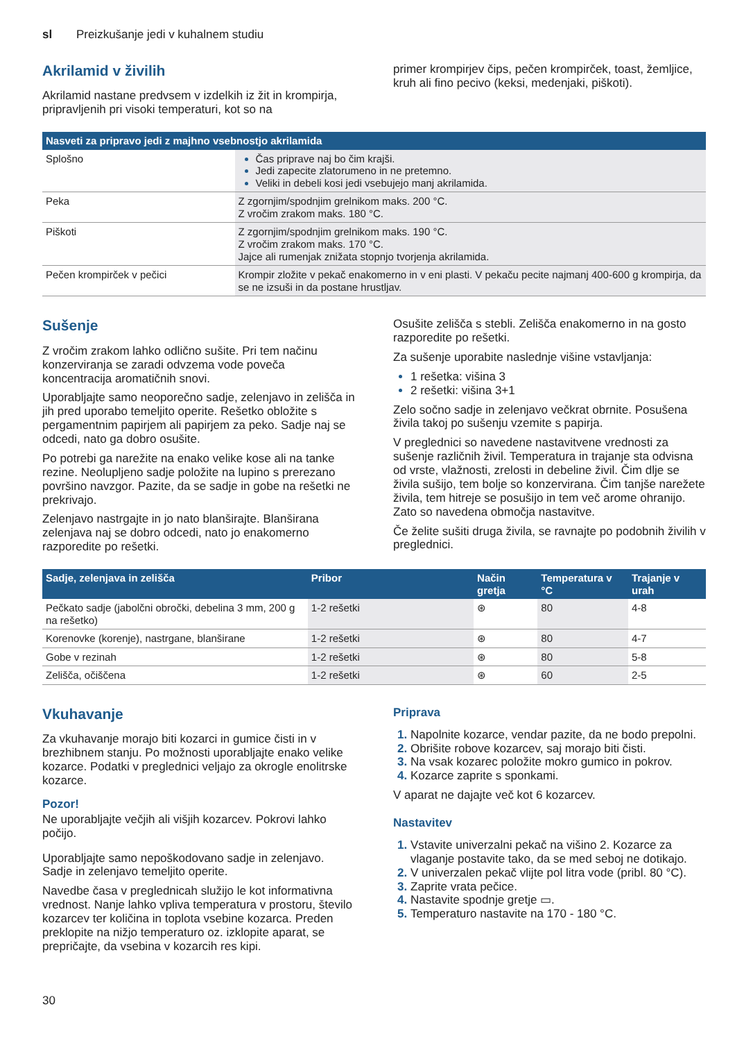sl Preizkušanje jedi v kuhalnem studiu
Akrilamid v živilih
Akrilamid nastane predvsem v izdelkih iz žit in krompirja, pripravljenih pri visoki temperaturi, kot so na
primer krompirjev čips, pečen krompirček, toast, žemljice, kruh ali fino pecivo (keksi, medenjaki, piškoti).
| Nasveti za pripravo jedi z majhno vsebnostjo akrilamida | |
| --- | --- |
| Splošno | Čas priprave naj bo čim krajši. Jedi zapecite zlatorumeno in ne pretemno. Veliki in debeli kosi jedi vsebujejo manj akrilamida. |
| Peka | Z zgornjim/spodnjim grelnikom maks. 200 °C. Z vročim zrakom maks. 180 °C. |
| Piškoti | Z zgornjim/spodnjim grelnikom maks. 190 °C. Z vročim zrakom maks. 170 °C. Jajce ali rumenjak znižata stopnjo tvorjenja akrilamida. |
| Pečen krompirček v pečici | Krompir zložite v pekač enakomerno in v eni plasti. V pekaču pecite najmanj 400-600 g krompirja, da se ne izsuši in da postane hrustljav. |
Sušenje
Z vročim zrakom lahko odlično sušite. Pri tem načinu konzerviranja se zaradi odvzema vode poveča koncentracija aromatičnih snovi.
Uporabljajte samo neoporečno sadje, zelenjavo in zelišča in jih pred uporabo temeljito operite. Rešetko obložite s pergamentnim papirjem ali papirjem za peko. Sadje naj se odcedi, nato ga dobro osušite.
Po potrebi ga narežite na enako velike kose ali na tanke rezine. Neolupljeno sadje položite na lupino s prerezano površino navzgor. Pazite, da se sadje in gobe na rešetki ne prekrivajo.
Zelenjavo nastrgajte in jo nato blanširajte. Blanširana zelenjava naj se dobro odcedi, nato jo enakomerno razporedite po rešetki.
Osušite zelišča s stebli. Zelišča enakomerno in na gosto razporedite po rešetki.
Za sušenje uporabite naslednje višine vstavljanja:
1 rešetka: višina 3
2 rešetki: višina 3+1
Zelo sočno sadje in zelenjavo večkrat obrnite. Posušena živila takoj po sušenju vzemite s papirja.
V preglednici so navedene nastavitvene vrednosti za sušenje različnih živil. Temperatura in trajanje sta odvisna od vrste, vlažnosti, zrelosti in debeline živil. Čim dlje se živila sušijo, tem bolje so konzervirana. Čim tanjše narežete živila, tem hitreje se posušijo in tem več arome ohranijo. Zato so navedena območja nastavitve.
Če želite sušiti druga živila, se ravnajte po podobnih živilih v preglednici.
| Sadje, zelenjava in zelišča | Pribor | Način gretja | Temperatura v °C | Trajanje v urah |
| --- | --- | --- | --- | --- |
| Pečkato sadje (jabolčni obročki, debelina 3 mm, 200 g na rešetko) | 1-2 rešetki | ⊛ | 80 | 4-8 |
| Korenovke (korenje), nastrgane, blanširane | 1-2 rešetki | ⊛ | 80 | 4-7 |
| Gobe v rezinah | 1-2 rešetki | ⊛ | 80 | 5-8 |
| Zelišča, očiščena | 1-2 rešetki | ⊛ | 60 | 2-5 |
Vkuhavanje
Za vkuhavanje morajo biti kozarci in gumice čisti in v brezhibnem stanju. Po možnosti uporabljajte enako velike kozarce. Podatki v preglednici veljajo za okrogle enolitrske kozarce.
Pozor!
Ne uporabljajte večjih ali višjih kozarcev. Pokrovi lahko počijo.
Uporabljajte samo nepoškodovano sadje in zelenjavo. Sadje in zelenjavo temeljito operite.
Navedbe časa v preglednicah služijo le kot informativna vrednost. Nanje lahko vpliva temperatura v prostoru, število kozarcev ter količina in toplota vsebine kozarca. Preden preklopite na nižjo temperaturo oz. izklopite aparat, se prepričajte, da vsebina v kozarcih res kipi.
Priprava
Napolnite kozarce, vendar pazite, da ne bodo prepolni.
Obrišite robove kozarcev, saj morajo biti čisti.
Na vsak kozarec položite mokro gumico in pokrov.
Kozarce zaprite s sponkami.
V aparat ne dajajte več kot 6 kozarcev.
Nastavitev
Vstavite univerzalni pekač na višino 2. Kozarce za vlaganje postavite tako, da se med seboj ne dotikajo.
V univerzalen pekač vlijte pol litra vode (pribl. 80 °C).
Zaprite vrata pečice.
Nastavite spodnje gretje ▭.
Temperaturo nastavite na 170 - 180 °C.
30